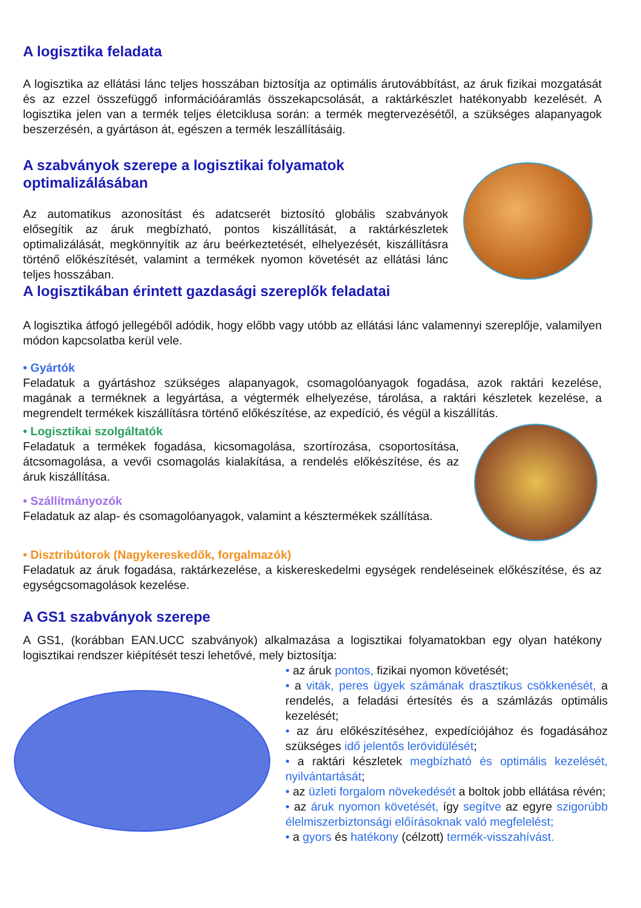A logisztika feladata
A logisztika az ellátási lánc teljes hosszában biztosítja az optimális árutovábbítást, az áruk fizikai mozgatását és az ezzel összefüggő információáramlás összekapcsolását, a raktárkészlet hatékonyabb kezelését. A logisztika jelen van a termék teljes életciklusa során: a termék megtervezésétől, a szükséges alapanyagok beszerzésén, a gyártáson át, egészen a termék leszállításáig.
A szabványok szerepe a logisztikai folyamatok optimalizálásában
Az automatikus azonosítást és adatcserét biztosító globális szabványok elősegítik az áruk megbízható, pontos kiszállítását, a raktárkészletek optimalizálását, megkönnyítik az áru beérkeztetését, elhelyezését, kiszállításra történő előkészítését, valamint a termékek nyomon követését az ellátási lánc teljes hosszában.
A logisztikában érintett gazdasági szereplők feladatai
A logisztika átfogó jellegéből adódik, hogy előbb vagy utóbb az ellátási lánc valamennyi szereplője, valamilyen módon kapcsolatba kerül vele.
• Gyártók
Feladatuk a gyártáshoz szükséges alapanyagok, csomagolóanyagok fogadása, azok raktári kezelése, magának a terméknek a legyártása, a végtermék elhelyezése, tárolása, a raktári készletek kezelése, a megrendelt termékek kiszállításra történő előkészítése, az expedíció, és végül a kiszállítás.
• Logisztikai szolgáltatók
Feladatuk a termékek fogadása, kicsomagolása, szortírozása, csoportosítása, átcsomagolása, a vevői csomagolás kialakítása, a rendelés előkészítése, és az áruk kiszállítása.
• Szállítmányozók
Feladatuk az alap- és csomagolóanyagok, valamint a késztermékek szállítása.
• Disztribútorok (Nagykereskedők, forgalmazók)
Feladatuk az áruk fogadása, raktárkezelése, a kiskereskedelmi egységek rendeléseinek előkészítése, és az egységcsomagolások kezelése.
A GS1 szabványok szerepe
A GS1, (korábban EAN.UCC szabványok) alkalmazása a logisztikai folyamatokban egy olyan hatékony logisztikai rendszer kiépítését teszi lehetővé, mely biztosítja:
• az áruk pontos, fizikai nyomon követését;
• a viták, peres ügyek számának drasztikus csökkenését, a rendelés, a feladási értesítés és a számlázás optimális kezelését;
• az áru előkészítéséhez, expedíciójához és fogadásához szükséges idő jelentős lerövidülését;
• a raktári készletek megbízható és optimális kezelését, nyilvántartását;
• az üzleti forgalom növekedését a boltok jobb ellátása révén;
• az áruk nyomon követését, így segítve az egyre szigorúbb élelmiszerbiztonsági előírásoknak való megfelelést;
• a gyors és hatékony (célzott) termék-visszahívást.